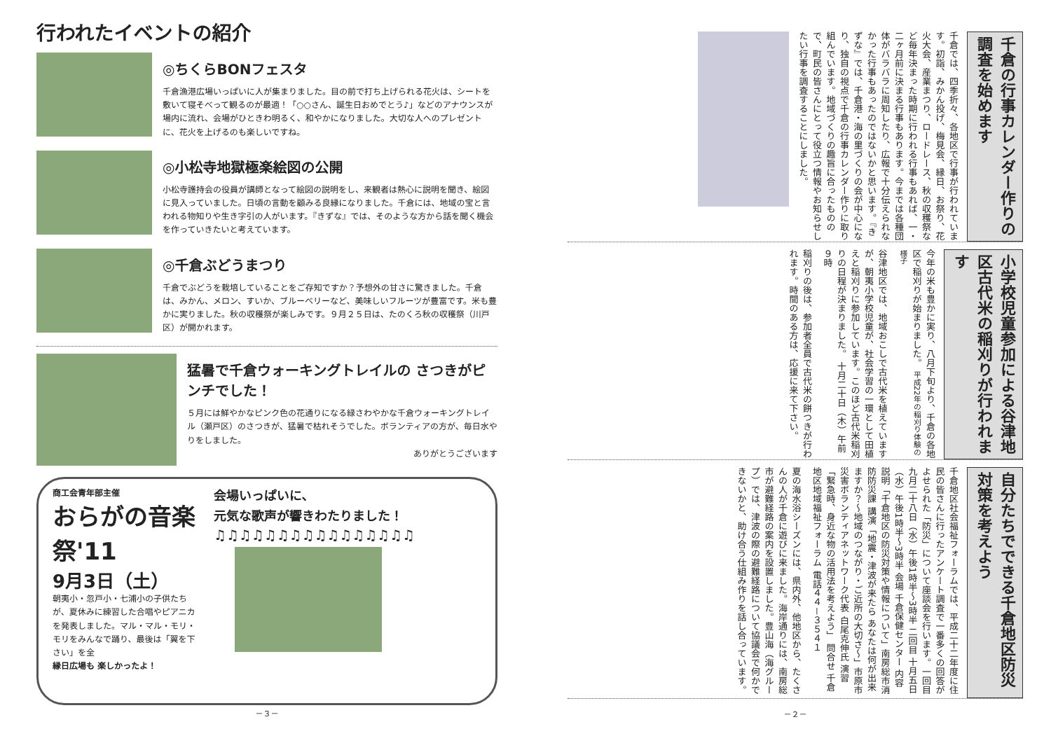行われたイベントの紹介
◎ちくらBONフェスタ
千倉漁港広場いっぱいに人が集まりました。目の前で打ち上げられる花火は、シートを敷いて寝そべって観るのが最適！「○○さん、誕生日おめでとう♪」などのアナウンスが場内に流れ、会場がひときわ明るく、和やかになりました。大切な人へのプレゼントに、花火を上げるのも楽しいですね。
◎小松寺地獄極楽絵図の公開
小松寺護持会の役員が講師となって絵図の説明をし、来観者は熱心に説明を聞き、絵図に見入っていました。日頃の言動を顧みる良縁になりました。千倉には、地域の宝と言われる物知りや生き字引の人がいます。『きずな』では、そのような方から話を聞く機会を作っていきたいと考えています。
◎千倉ぶどうまつり
千倉でぶどうを栽培していることをご存知ですか？予想外の甘さに驚きました。千倉は、みかん、メロン、すいか、ブルーベリーなど、美味しいフルーツが豊富です。米も豊かに実りました。秋の収穫祭が楽しみです。９月２５日は、たのくろ秋の収穫祭（川戸区）が開かれます。
猛暑で千倉ウォーキングトレイルの さつきがピンチでした！
５月には鮮やかなピンク色の花通りになる緑さわやかな千倉ウォーキングトレイル（瀬戸区）のさつきが、猛暑で枯れそうでした。ボランティアの方が、毎日水やりをしました。
ありがとうございます
商工会青年部主催
おらがの音楽祭'11
9月3日（土）
朝夷小・忽戸小・七浦小の子供たちが、夏休みに練習した合唱やピアニカを発表しました。マル・マル・モリ・モリをみんなで踊り、最後は「翼を下さい」を全
縁日広場も 楽しかったよ！
会場いっぱいに、
元気な歌声が響きわたりました！
♫♫♫♫♫♫♫♫♫♫♫♫♫♫♫♫
－３－
千倉の行事カレンダー作りの調査を始めます
千倉では、四季折々、各地区で行事が行われています。初詣、みかん投げ、梅見会、縁日、お祭り、花火大会、産業まつり、ロードレース、秋の収穫祭など毎年決まった時期に行われる行事もあれば、一・二ヶ月前に決まる行事もあります。今までは各種団体がバラバラに周知したり、広報で十分伝えられなかった行事もあったのではないかと思います。『きずな』では、千倉港・海の里づくりの会が中心になり、独自の視点で千倉の行事カレンダー作りに取り組んでいます。地域づくりの趣旨に合ったものので、町民の皆さんにとって役立つ情報やお知らせしたい行事を調査することにしました。
小学校児童参加による谷津地区古代米の稲刈りが行われます
今年の米も豊かに実り、八月下旬より、千倉の各地区で稲刈りが始まりました。 平成22年の稲刈り体験の様子
谷津地区では、地域おこしで古代米を植えていますが、朝夷小学校児童が、社会学習の一環として田植えと稲刈りに参加しています。このほど古代米稲刈りの日程が決まりました。 十月二十日（木）午前９時
稲刈りの後は、参加者全員で古代米の餅つきが行われます。時間のある方は、応援に来て下さい。
自分たちでできる千倉地区防災対策を考えよう
千倉地区社会福祉フォーラムでは、平成二十二年度に住民の皆さんに行ったアンケート調査で一番多くの回答がよせられた「防災」について座談会を行います。一回目 九月二十八日（水）午後1時半～3時半 二回目 十月五日（水）午後1時半～3時半 会場 千倉保健センター 内容 説明「千倉地区の防災対策や情報について」南房総市消防防災課 講演「地震・津波が来たら あなたは何が出来ますか？～地域のつながり・ご近所の大切さ～」市原市災害ボランティアネットワーク代表 白尾克伸氏 演習「緊急時、身近な物の活用法を考えよう」 問合せ 千倉地区地域福祉フォーラム 電話４４－３５４１
夏の海水浴シーズンには、県内外、他地区から、たくさんの人が千倉に遊びに来ました。海岸通りには、南房総市が避難経路の案内を設置しました。豊山海（海グループ）では、津波の際の避難経路について協議会で何かできないかと、助け合う仕組み作りを話し合っています。
－２－